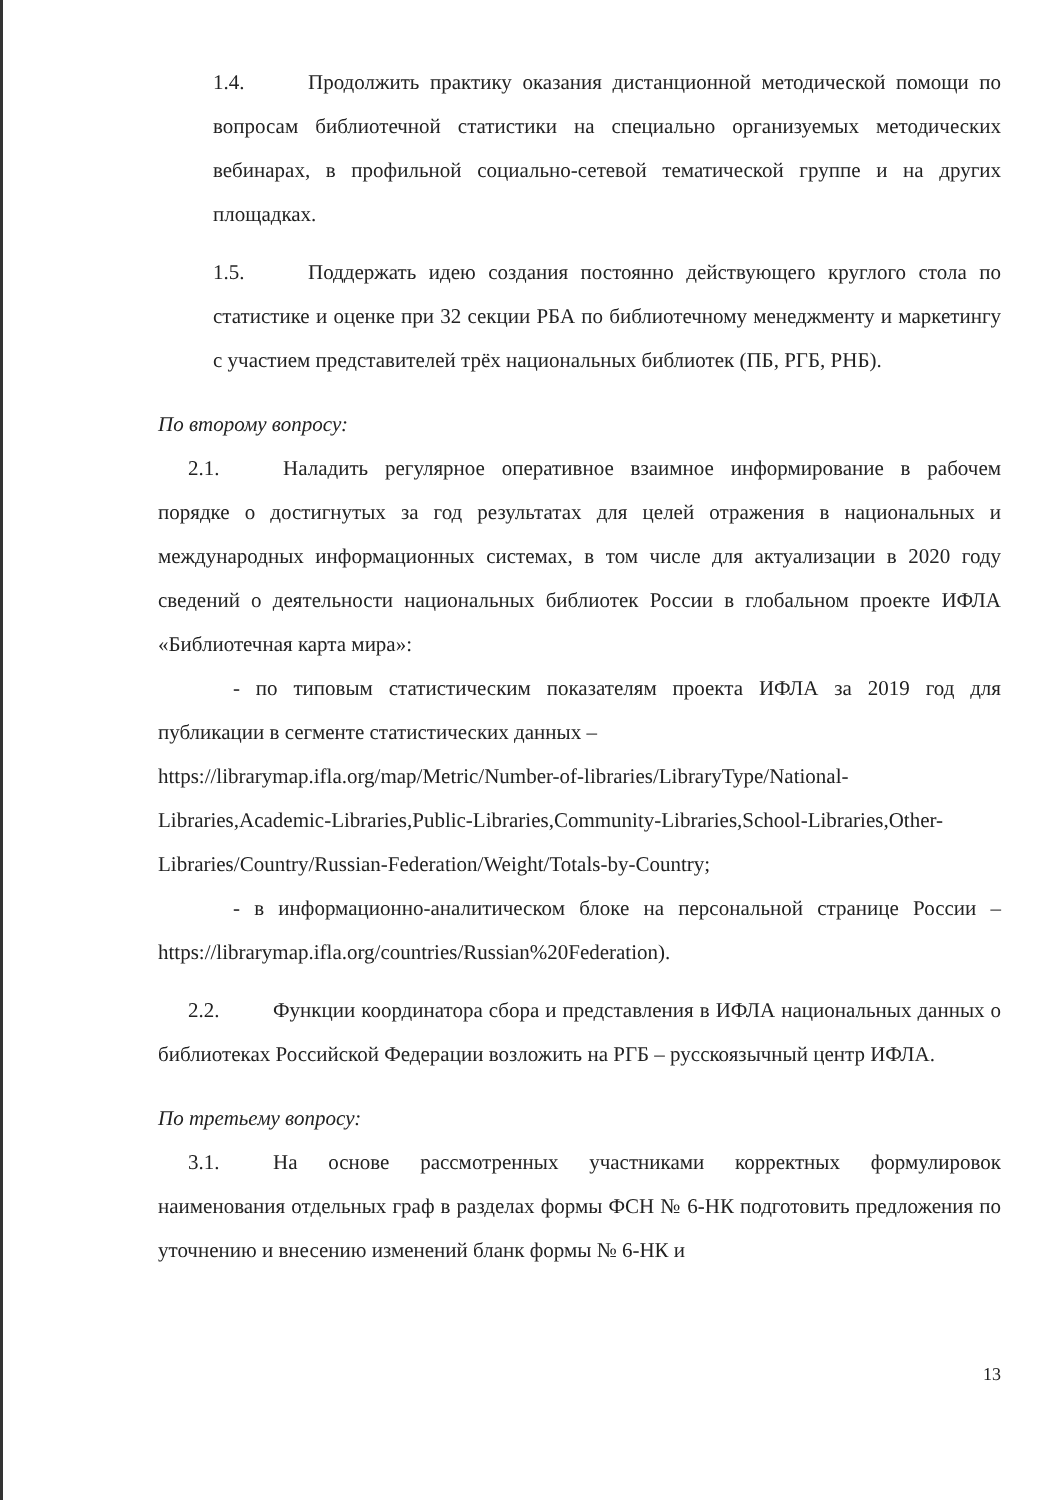1.4. Продолжить практику оказания дистанционной методической помощи по вопросам библиотечной статистики на специально организуемых методических вебинарах, в профильной социально-сетевой тематической группе и на других площадках.
1.5. Поддержать идею создания постоянно действующего круглого стола по статистике и оценке при 32 секции РБА по библиотечному менеджменту и маркетингу с участием представителей трёх национальных библиотек (ПБ, РГБ, РНБ).
По второму вопросу:
2.1. Наладить регулярное оперативное взаимное информирование в рабочем порядке о достигнутых за год результатах для целей отражения в национальных и международных информационных системах, в том числе для актуализации в 2020 году сведений о деятельности национальных библиотек России в глобальном проекте ИФЛА «Библиотечная карта мира»:
- по типовым статистическим показателям проекта ИФЛА за 2019 год для публикации в сегменте статистических данных –
https://librarymap.ifla.org/map/Metric/Number-of-libraries/LibraryType/National-Libraries,Academic-Libraries,Public-Libraries,Community-Libraries,School-Libraries,Other-Libraries/Country/Russian-Federation/Weight/Totals-by-Country;
- в информационно-аналитическом блоке на персональной странице России – https://librarymap.ifla.org/countries/Russian%20Federation).
2.2. Функции координатора сбора и представления в ИФЛА национальных данных о библиотеках Российской Федерации возложить на РГБ – русскоязычный центр ИФЛА.
По третьему вопросу:
3.1. На основе рассмотренных участниками корректных формулировок наименования отдельных граф в разделах формы ФСН № 6-НК подготовить предложения по уточнению и внесению изменений бланк формы № 6-НК и
13